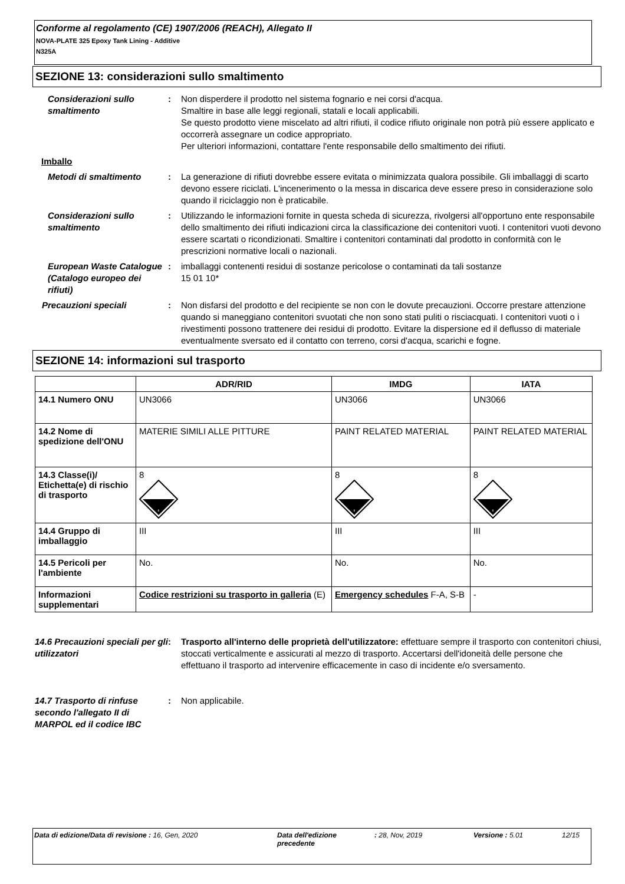Conforme al regolamento (CE) 1907/2006 (REACH), Allegato II
NOVA-PLATE 325 Epoxy Tank Lining - Additive
N325A
SEZIONE 13: considerazioni sullo smaltimento
Considerazioni sullo smaltimento
: Non disperdere il prodotto nel sistema fognario e nei corsi d'acqua.
Smaltire in base alle leggi regionali, statali e locali applicabili.
Se questo prodotto viene miscelato ad altri rifiuti, il codice rifiuto originale non potrà più essere applicato e occorrerà assegnare un codice appropriato.
Per ulteriori informazioni, contattare l'ente responsabile dello smaltimento dei rifiuti.
Imballo
Metodi di smaltimento : La generazione di rifiuti dovrebbe essere evitata o minimizzata qualora possibile. Gli imballaggi di scarto devono essere riciclati. L'incenerimento o la messa in discarica deve essere preso in considerazione solo quando il riciclaggio non è praticabile.
Considerazioni sullo smaltimento
: Utilizzando le informazioni fornite in questa scheda di sicurezza, rivolgersi all'opportuno ente responsabile dello smaltimento dei rifiuti indicazioni circa la classificazione dei contenitori vuoti. I contenitori vuoti devono essere scartati o ricondizionati. Smaltire i contenitori contaminati dal prodotto in conformità con le prescrizioni normative locali o nazionali.
European Waste Catalogue (Catalogo europeo dei rifiuti)
: imballaggi contenenti residui di sostanze pericolose o contaminati da tali sostanze
15 01 10*
Precauzioni speciali : Non disfarsi del prodotto e del recipiente se non con le dovute precauzioni. Occorre prestare attenzione quando si maneggiano contenitori svuotati che non sono stati puliti o risciacquati. I contenitori vuoti o i rivestimenti possono trattenere dei residui di prodotto. Evitare la dispersione ed il deflusso di materiale eventualmente sversato ed il contatto con terreno, corsi d'acqua, scarichi e fogne.
SEZIONE 14: informazioni sul trasporto
| | ADR/RID | IMDG | IATA |
| --- | --- | --- | --- |
| 14.1 Numero ONU | UN3066 | UN3066 | UN3066 |
| 14.2 Nome di spedizione dell'ONU | MATERIE SIMILI ALLE PITTURE | PAINT RELATED MATERIAL | PAINT RELATED MATERIAL |
| 14.3 Classe(i)/ Etichetta(e) di rischio di trasporto | 8 8 | 8 8 | 8 8 |
| 14.4 Gruppo di imballaggio | III | III | III |
| 14.5 Pericoli per l'ambiente | No. | No. | No. |
| Informazioni supplementari | Codice restrizioni su trasporto in galleria (E) | Emergency schedules F-A, S-B | - |
14.6 Precauzioni speciali per gli utilizzatori
: Trasporto all'interno delle proprietà dell'utilizzatore: effettuare sempre il trasporto con contenitori chiusi, stoccati verticalmente e assicurati al mezzo di trasporto. Accertarsi dell'idoneità delle persone che effettuano il trasporto ad intervenire efficacemente in caso di incidente e/o sversamento.
14.7 Trasporto di rinfuse secondo l'allegato II di MARPOL ed il codice IBC
: Non applicabile.
Data di edizione/Data di revisione : 16, Gen, 2020 Data dell'edizione precedente
: 28, Nov, 2019 Versione : 5.01 12/15